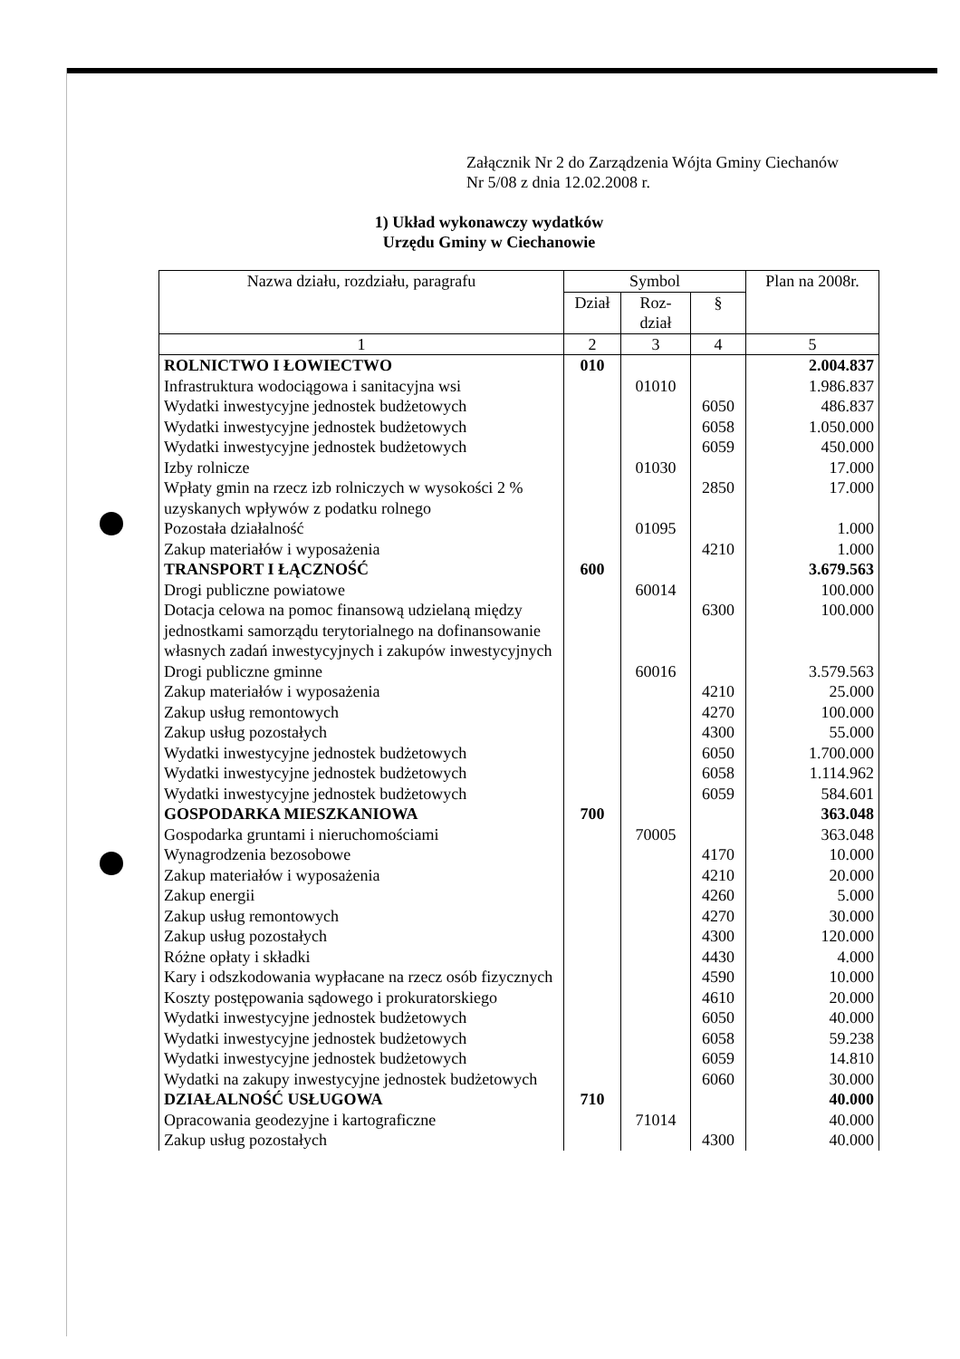Załącznik Nr 2 do Zarządzenia Wójta Gminy Ciechanów
Nr 5/08 z dnia 12.02.2008 r.
1) Układ wykonawczy wydatków
Urzędu Gminy w Ciechanowie
| Nazwa działu, rozdziału, paragrafu | Symbol | | | Plan na 2008r. |
| --- | --- | --- | --- | --- |
| | Dział | Roz- dział | § | |
| 1 | 2 | 3 | 4 | 5 |
| ROLNICTWO I ŁOWIECTWO | 010 | | | 2.004.837 |
| Infrastruktura wodociągowa i sanitacyjna wsi | | 01010 | | 1.986.837 |
| Wydatki inwestycyjne jednostek budżetowych | | | 6050 | 486.837 |
| Wydatki inwestycyjne jednostek budżetowych | | | 6058 | 1.050.000 |
| Wydatki inwestycyjne jednostek budżetowych | | | 6059 | 450.000 |
| Izby rolnicze | | 01030 | | 17.000 |
| Wpłaty gmin na rzecz izb rolniczych w wysokości 2 % uzyskanych wpływów z podatku rolnego | | | 2850 | 17.000 |
| Pozostała działalność | | 01095 | | 1.000 |
| Zakup materiałów i wyposażenia | | | 4210 | 1.000 |
| TRANSPORT I ŁĄCZNOŚĆ | 600 | | | 3.679.563 |
| Drogi publiczne powiatowe | | 60014 | | 100.000 |
| Dotacja celowa na pomoc finansową udzielaną między jednostkami samorządu terytorialnego na dofinansowanie własnych zadań inwestycyjnych i zakupów inwestycyjnych | | | 6300 | 100.000 |
| Drogi publiczne gminne | | 60016 | | 3.579.563 |
| Zakup materiałów i wyposażenia | | | 4210 | 25.000 |
| Zakup usług remontowych | | | 4270 | 100.000 |
| Zakup usług pozostałych | | | 4300 | 55.000 |
| Wydatki inwestycyjne jednostek budżetowych | | | 6050 | 1.700.000 |
| Wydatki inwestycyjne jednostek budżetowych | | | 6058 | 1.114.962 |
| Wydatki inwestycyjne jednostek budżetowych | | | 6059 | 584.601 |
| GOSPODARKA MIESZKANIOWA | 700 | | | 363.048 |
| Gospodarka gruntami i nieruchomościami | | 70005 | | 363.048 |
| Wynagrodzenia bezosobowe | | | 4170 | 10.000 |
| Zakup materiałów i wyposażenia | | | 4210 | 20.000 |
| Zakup energii | | | 4260 | 5.000 |
| Zakup usług remontowych | | | 4270 | 30.000 |
| Zakup usług pozostałych | | | 4300 | 120.000 |
| Różne opłaty i składki | | | 4430 | 4.000 |
| Kary i odszkodowania wypłacane na rzecz osób fizycznych | | | 4590 | 10.000 |
| Koszty postępowania sądowego i prokuratorskiego | | | 4610 | 20.000 |
| Wydatki inwestycyjne jednostek budżetowych | | | 6050 | 40.000 |
| Wydatki inwestycyjne jednostek budżetowych | | | 6058 | 59.238 |
| Wydatki inwestycyjne jednostek budżetowych | | | 6059 | 14.810 |
| Wydatki na zakupy inwestycyjne jednostek budżetowych | | | 6060 | 30.000 |
| DZIAŁALNOŚĆ USŁUGOWA | 710 | | | 40.000 |
| Opracowania geodezyjne i kartograficzne | | 71014 | | 40.000 |
| Zakup usług pozostałych | | | 4300 | 40.000 |